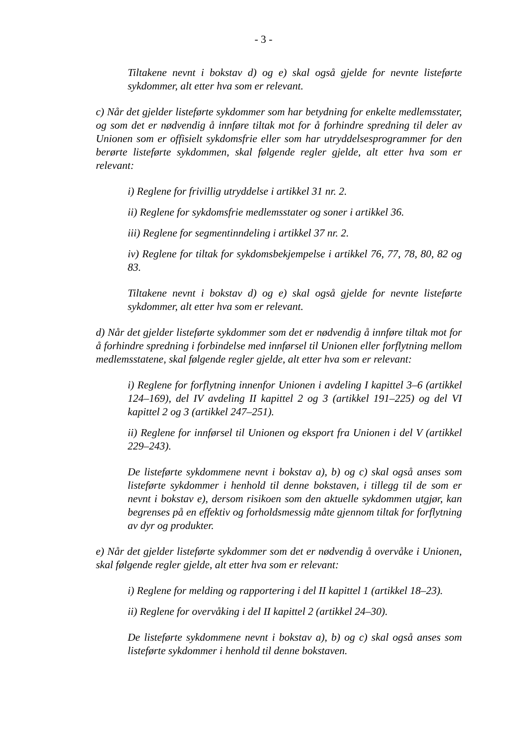- 3 -
Tiltakene nevnt i bokstav d) og e) skal også gjelde for nevnte listeførte sykdommer, alt etter hva som er relevant.
c) Når det gjelder listeførte sykdommer som har betydning for enkelte medlemsstater, og som det er nødvendig å innføre tiltak mot for å forhindre spredning til deler av Unionen som er offisielt sykdomsfrie eller som har utryddelsesprogrammer for den berørte listeførte sykdommen, skal følgende regler gjelde, alt etter hva som er relevant:
i) Reglene for frivillig utryddelse i artikkel 31 nr. 2.
ii) Reglene for sykdomsfrie medlemsstater og soner i artikkel 36.
iii) Reglene for segmentinndeling i artikkel 37 nr. 2.
iv) Reglene for tiltak for sykdomsbekjempelse i artikkel 76, 77, 78, 80, 82 og 83.
Tiltakene nevnt i bokstav d) og e) skal også gjelde for nevnte listeførte sykdommer, alt etter hva som er relevant.
d) Når det gjelder listeførte sykdommer som det er nødvendig å innføre tiltak mot for å forhindre spredning i forbindelse med innførsel til Unionen eller forflytning mellom medlemsstatene, skal følgende regler gjelde, alt etter hva som er relevant:
i) Reglene for forflytning innenfor Unionen i avdeling I kapittel 3–6 (artikkel 124–169), del IV avdeling II kapittel 2 og 3 (artikkel 191–225) og del VI kapittel 2 og 3 (artikkel 247–251).
ii) Reglene for innførsel til Unionen og eksport fra Unionen i del V (artikkel 229–243).
De listeførte sykdommene nevnt i bokstav a), b) og c) skal også anses som listeførte sykdommer i henhold til denne bokstaven, i tillegg til de som er nevnt i bokstav e), dersom risikoen som den aktuelle sykdommen utgjør, kan begrenses på en effektiv og forholdsmessig måte gjennom tiltak for forflytning av dyr og produkter.
e) Når det gjelder listeførte sykdommer som det er nødvendig å overvåke i Unionen, skal følgende regler gjelde, alt etter hva som er relevant:
i) Reglene for melding og rapportering i del II kapittel 1 (artikkel 18–23).
ii) Reglene for overvåking i del II kapittel 2 (artikkel 24–30).
De listeførte sykdommene nevnt i bokstav a), b) og c) skal også anses som listeførte sykdommer i henhold til denne bokstaven.